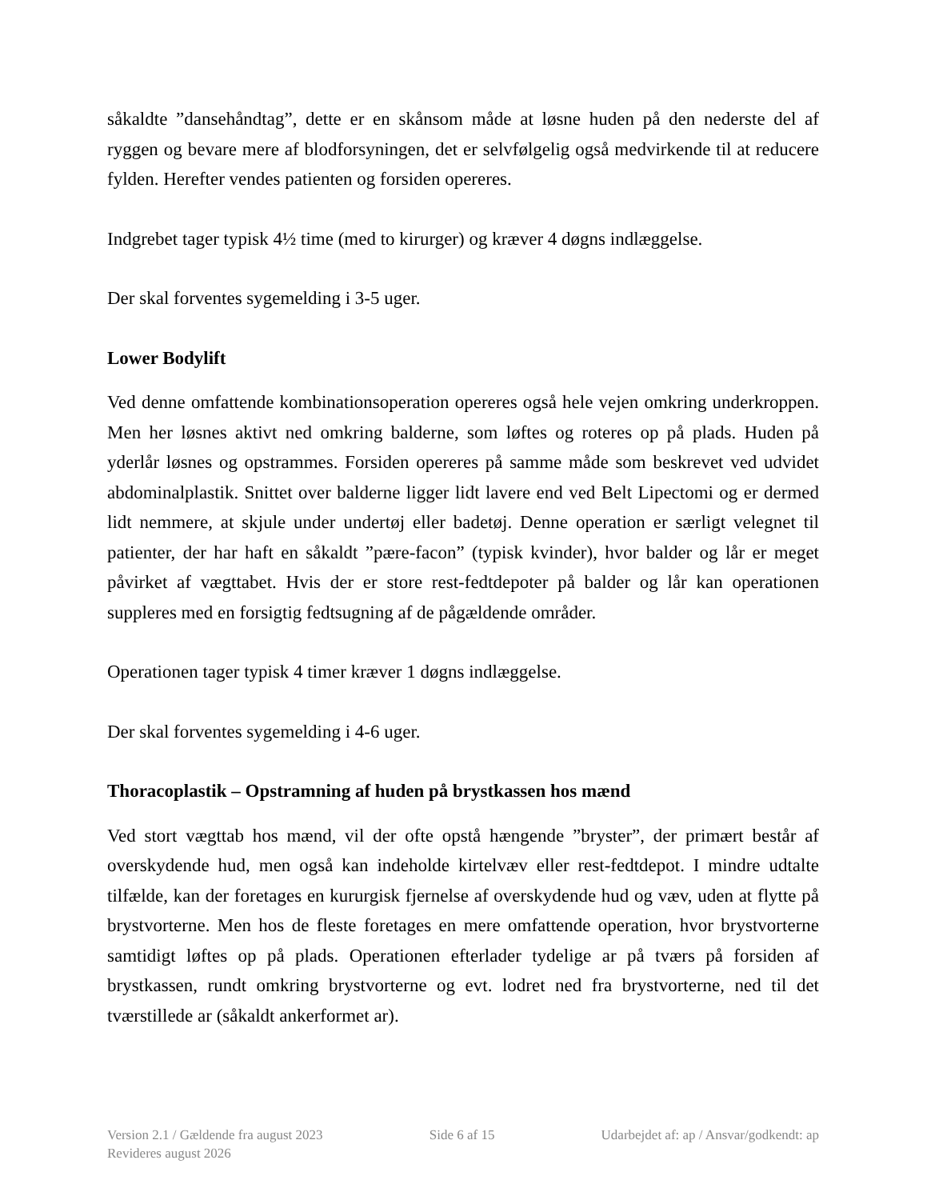såkaldte ”dansehåndtag”, dette er en skånsom måde at løsne huden på den nederste del af ryggen og bevare mere af blodforsyningen, det er selvfølgelig også medvirkende til at reducere fylden. Herefter vendes patienten og forsiden opereres.
Indgrebet tager typisk 4½ time (med to kirurger) og kræver 4 døgns indlæggelse.
Der skal forventes sygemelding i 3-5 uger.
Lower Bodylift
Ved denne omfattende kombinationsoperation opereres også hele vejen omkring underkroppen. Men her løsnes aktivt ned omkring balderne, som løftes og roteres op på plads. Huden på yderlår løsnes og opstrammes. Forsiden opereres på samme måde som beskrevet ved udvidet abdominalplastik. Snittet over balderne ligger lidt lavere end ved Belt Lipectomi og er dermed lidt nemmere, at skjule under undertøj eller badetøj. Denne operation er særligt velegnet til patienter, der har haft en såkaldt ”pære-facon” (typisk kvinder), hvor balder og lår er meget påvirket af vægttabet. Hvis der er store rest-fedtdepoter på balder og lår kan operationen suppleres med en forsigtig fedtsugning af de pågældende områder.
Operationen tager typisk 4 timer kræver 1 døgns indlæggelse.
Der skal forventes sygemelding i 4-6 uger.
Thoracoplastik – Opstramning af huden på brystkassen hos mænd
Ved stort vægttab hos mænd, vil der ofte opstå hængende ”bryster”, der primært består af overskydende hud, men også kan indeholde kirtelvæv eller rest-fedtdepot. I mindre udtalte tilfælde, kan der foretages en kururgisk fjernelse af overskydende hud og væv, uden at flytte på brystvorterne. Men hos de fleste foretages en mere omfattende operation, hvor brystvorterne samtidigt løftes op på plads. Operationen efterlader tydelige ar på tværs på forsiden af brystkassen, rundt omkring brystvorterne og evt. lodret ned fra brystvorterne, ned til det tværstillede ar (såkaldt ankerformet ar).
Version 2.1 / Gældende fra august 2023 Side 6 af 15 Udarbejdet af: ap / Ansvar/godkendt: ap
Revideres august 2026